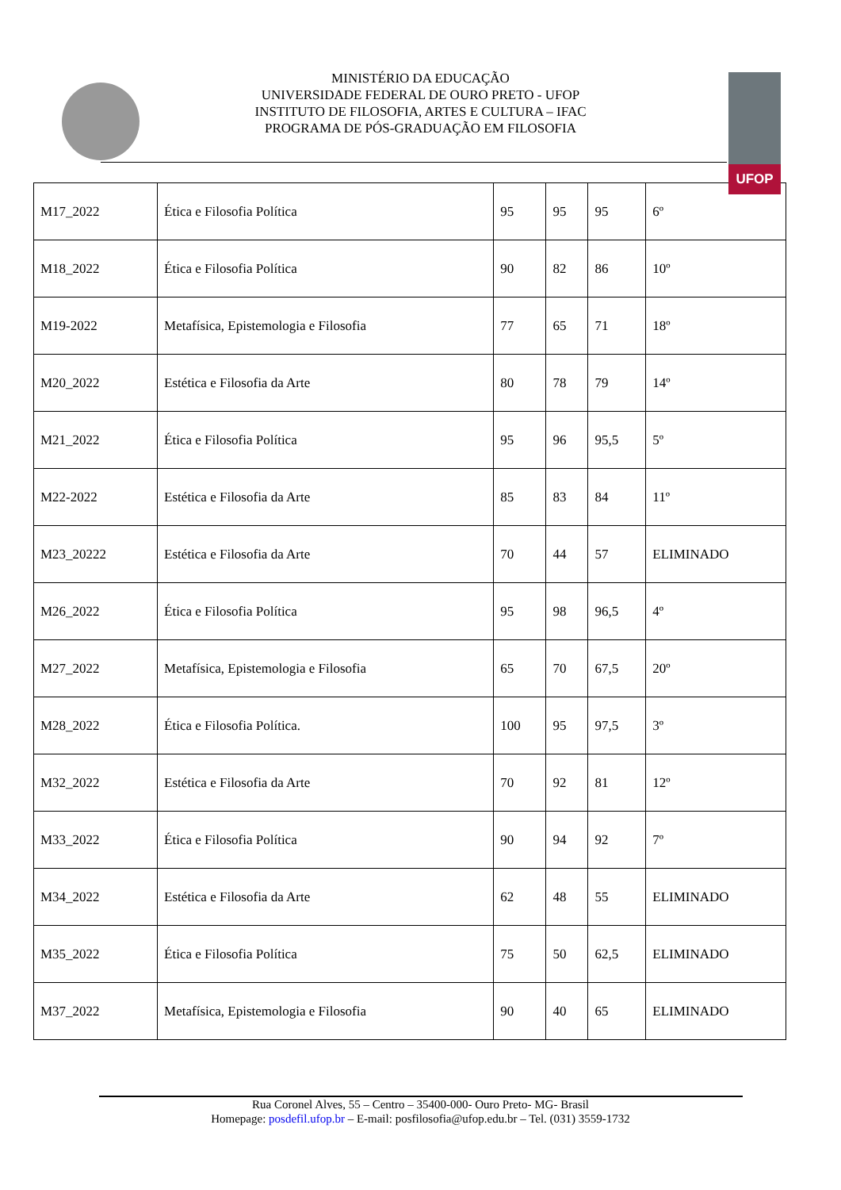MINISTÉRIO DA EDUCAÇÃO
UNIVERSIDADE FEDERAL DE OURO PRETO - UFOP
INSTITUTO DE FILOSOFIA, ARTES E CULTURA – IFAC
PROGRAMA DE PÓS-GRADUAÇÃO EM FILOSOFIA
UFOP
| M17_2022 | Ética e Filosofia Política | 95 | 95 | 95 | 6º |
| M18_2022 | Ética e Filosofia Política | 90 | 82 | 86 | 10º |
| M19-2022 | Metafísica, Epistemologia e Filosofia | 77 | 65 | 71 | 18º |
| M20_2022 | Estética e Filosofia da Arte | 80 | 78 | 79 | 14º |
| M21_2022 | Ética e Filosofia Política | 95 | 96 | 95,5 | 5º |
| M22-2022 | Estética e Filosofia da Arte | 85 | 83 | 84 | 11º |
| M23_20222 | Estética e Filosofia da Arte | 70 | 44 | 57 | ELIMINADO |
| M26_2022 | Ética e Filosofia Política | 95 | 98 | 96,5 | 4º |
| M27_2022 | Metafísica, Epistemologia e Filosofia | 65 | 70 | 67,5 | 20º |
| M28_2022 | Ética e Filosofia Política. | 100 | 95 | 97,5 | 3º |
| M32_2022 | Estética e Filosofia da Arte | 70 | 92 | 81 | 12º |
| M33_2022 | Ética e Filosofia Política | 90 | 94 | 92 | 7º |
| M34_2022 | Estética e Filosofia da Arte | 62 | 48 | 55 | ELIMINADO |
| M35_2022 | Ética e Filosofia Política | 75 | 50 | 62,5 | ELIMINADO |
| M37_2022 | Metafísica, Epistemologia e Filosofia | 90 | 40 | 65 | ELIMINADO |
Rua Coronel Alves, 55 – Centro – 35400-000- Ouro Preto- MG- Brasil
Homepage: posdefil.ufop.br – E-mail: posfilosofia@ufop.edu.br – Tel. (031) 3559-1732